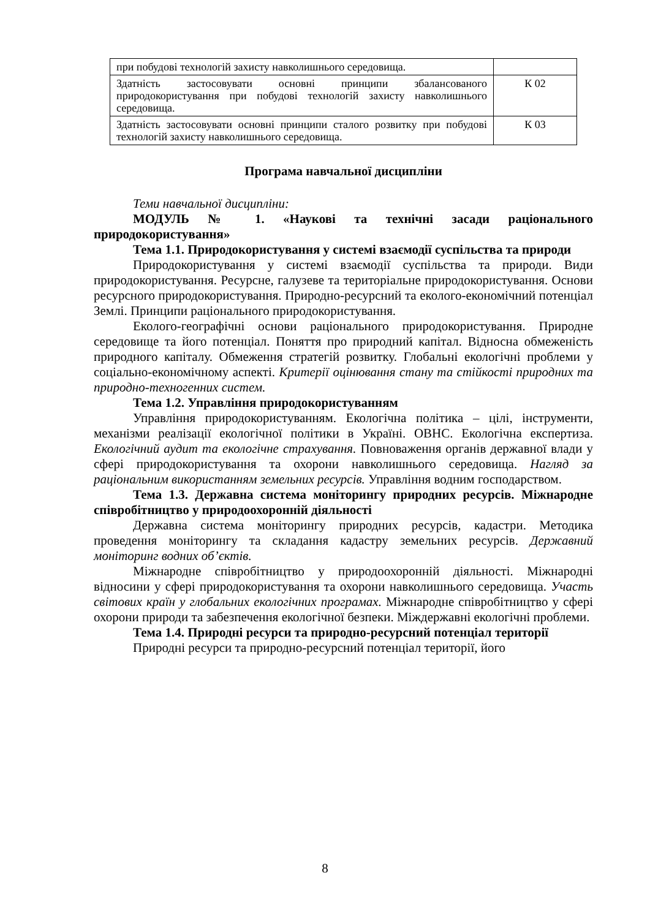| при побудові технологій захисту навколишнього середовища. | |
| Здатність застосовувати основні принципи збалансованого природокористування при побудові технологій захисту навколишнього середовища. | К 02 |
| Здатність застосовувати основні принципи сталого розвитку при побудові технологій захисту навколишнього середовища. | К 03 |
Програма навчальної дисципліни
Теми навчальної дисципліни:
МОДУЛЬ № 1. «Наукові та технічні засади раціонального природокористування»
Тема 1.1. Природокористування у системі взаємодії суспільства та природи
Природокористування у системі взаємодії суспільства та природи. Види природокористування. Ресурсне, галузеве та територіальне природокористування. Основи ресурсного природокористування. Природно-ресурсний та еколого-економічний потенціал Землі. Принципи раціонального природокористування.
Еколого-географічні основи раціонального природокористування. Природне середовище та його потенціал. Поняття про природний капітал. Відносна обмеженість природного капіталу. Обмеження стратегій розвитку. Глобальні екологічні проблеми у соціально-економічному аспекті. Критерії оцінювання стану та стійкості природних та природно-техногенних систем.
Тема 1.2. Управління природокористуванням
Управління природокористуванням. Екологічна політика – цілі, інструменти, механізми реалізації екологічної політики в Україні. ОВНС. Екологічна експертиза. Екологічний аудит та екологічне страхування. Повноваження органів державної влади у сфері природокористування та охорони навколишнього середовища. Нагляд за раціональним використанням земельних ресурсів. Управління водним господарством.
Тема 1.3. Державна система моніторингу природних ресурсів. Міжнародне співробітництво у природоохоронній діяльності
Державна система моніторингу природних ресурсів, кадастри. Методика проведення моніторингу та складання кадастру земельних ресурсів. Державний моніторинг водних об’єктів.
Міжнародне співробітництво у природоохоронній діяльності. Міжнародні відносини у сфері природокористування та охорони навколишнього середовища. Участь світових країн у глобальних екологічних програмах. Міжнародне співробітництво у сфері охорони природи та забезпечення екологічної безпеки. Міждержавні екологічні проблеми.
Тема 1.4. Природні ресурси та природно-ресурсний потенціал території
Природні ресурси та природно-ресурсний потенціал території, його
8